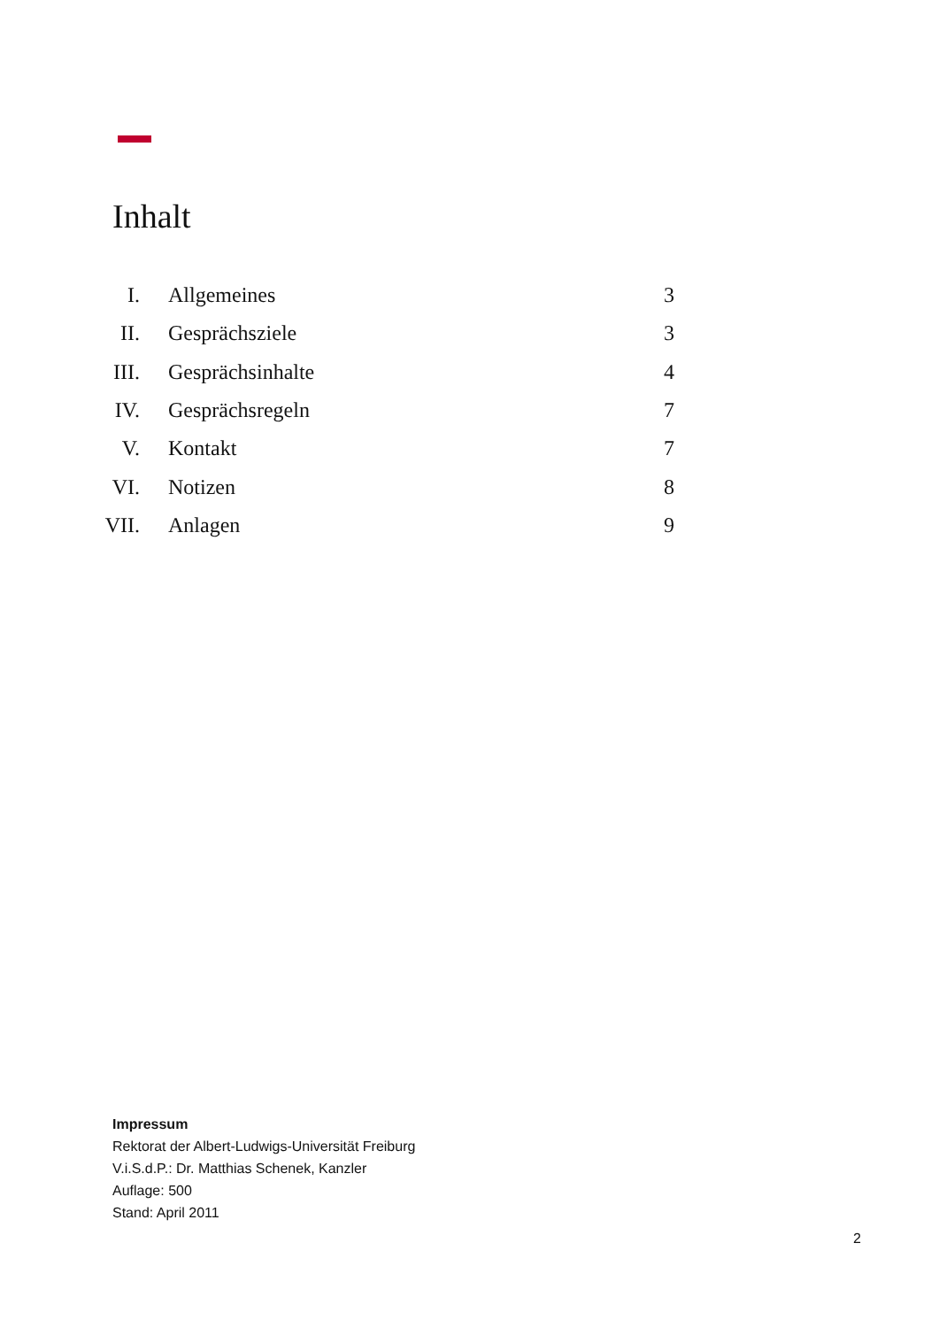Inhalt
| I. | Allgemeines | 3 |
| II. | Gesprächsziele | 3 |
| III. | Gesprächsinhalte | 4 |
| IV. | Gesprächsregeln | 7 |
| V. | Kontakt | 7 |
| VI. | Notizen | 8 |
| VII. | Anlagen | 9 |
Impressum
Rektorat der Albert-Ludwigs-Universität Freiburg
V.i.S.d.P.: Dr. Matthias Schenek, Kanzler
Auflage: 500
Stand: April 2011
2